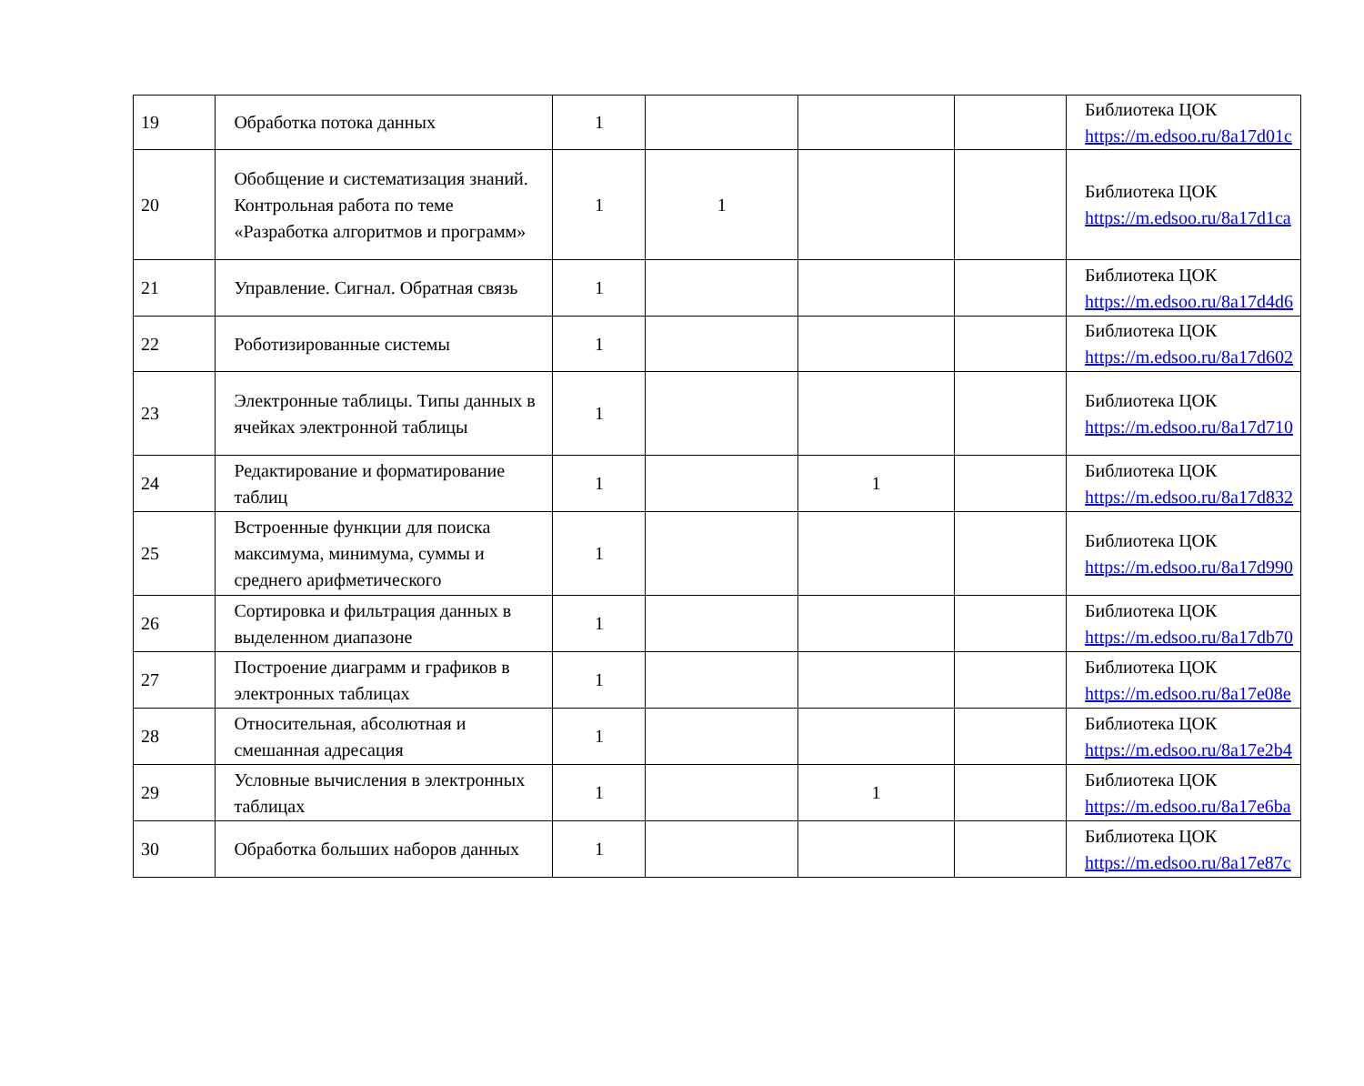| 19 | Обработка потока данных | 1 | | | | Библиотека ЦОК https://m.edsoo.ru/8a17d01c |
| 20 | Обобщение и систематизация знаний. Контрольная работа по теме «Разработка алгоритмов и программ» | 1 | 1 | | | Библиотека ЦОК https://m.edsoo.ru/8a17d1ca |
| 21 | Управление. Сигнал. Обратная связь | 1 | | | | Библиотека ЦОК https://m.edsoo.ru/8a17d4d6 |
| 22 | Роботизированные системы | 1 | | | | Библиотека ЦОК https://m.edsoo.ru/8a17d602 |
| 23 | Электронные таблицы. Типы данных в ячейках электронной таблицы | 1 | | | | Библиотека ЦОК https://m.edsoo.ru/8a17d710 |
| 24 | Редактирование и форматирование таблиц | 1 | | 1 | | Библиотека ЦОК https://m.edsoo.ru/8a17d832 |
| 25 | Встроенные функции для поиска максимума, минимума, суммы и среднего арифметического | 1 | | | | Библиотека ЦОК https://m.edsoo.ru/8a17d990 |
| 26 | Сортировка и фильтрация данных в выделенном диапазоне | 1 | | | | Библиотека ЦОК https://m.edsoo.ru/8a17db70 |
| 27 | Построение диаграмм и графиков в электронных таблицах | 1 | | | | Библиотека ЦОК https://m.edsoo.ru/8a17e08e |
| 28 | Относительная, абсолютная и смешанная адресация | 1 | | | | Библиотека ЦОК https://m.edsoo.ru/8a17e2b4 |
| 29 | Условные вычисления в электронных таблицах | 1 | | 1 | | Библиотека ЦОК https://m.edsoo.ru/8a17e6ba |
| 30 | Обработка больших наборов данных | 1 | | | | Библиотека ЦОК https://m.edsoo.ru/8a17e87c |